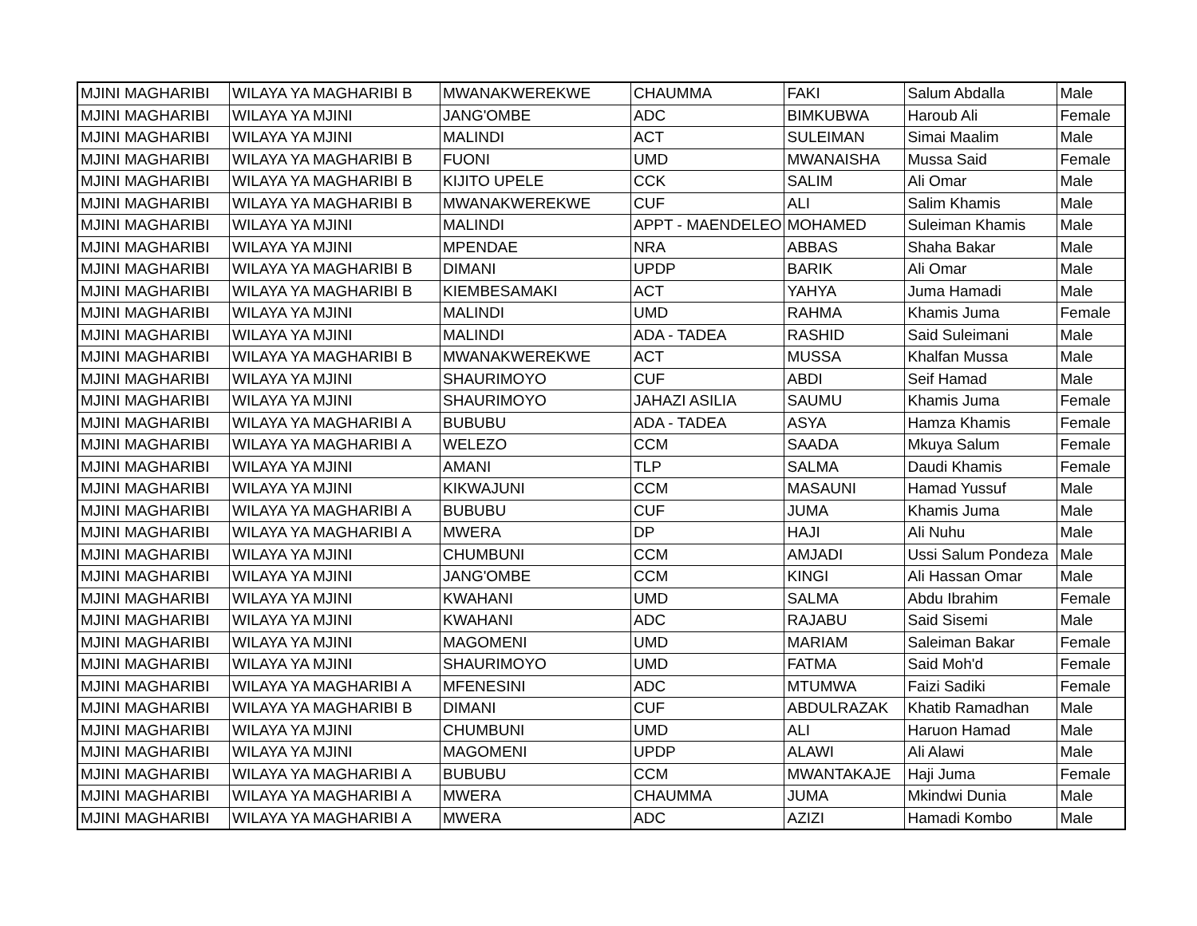| MJINI MAGHARIBI | WILAYA YA MAGHARIBI B | MWANAKWEREKWE | CHAUMMA | FAKI | Salum Abdalla | Male |
| MJINI MAGHARIBI | WILAYA YA MJINI | JANG'OMBE | ADC | BIMKUBWA | Haroub Ali | Female |
| MJINI MAGHARIBI | WILAYA YA MJINI | MALINDI | ACT | SULEIMAN | Simai Maalim | Male |
| MJINI MAGHARIBI | WILAYA YA MAGHARIBI B | FUONI | UMD | MWANAISHA | Mussa Said | Female |
| MJINI MAGHARIBI | WILAYA YA MAGHARIBI B | KIJITO UPELE | CCK | SALIM | Ali Omar | Male |
| MJINI MAGHARIBI | WILAYA YA MAGHARIBI B | MWANAKWEREKWE | CUF | ALI | Salim Khamis | Male |
| MJINI MAGHARIBI | WILAYA YA MJINI | MALINDI | APPT - MAENDELEO | MOHAMED | Suleiman Khamis | Male |
| MJINI MAGHARIBI | WILAYA YA MJINI | MPENDAE | NRA | ABBAS | Shaha Bakar | Male |
| MJINI MAGHARIBI | WILAYA YA MAGHARIBI B | DIMANI | UPDP | BARIK | Ali Omar | Male |
| MJINI MAGHARIBI | WILAYA YA MAGHARIBI B | KIEMBESAMAKI | ACT | YAHYA | Juma Hamadi | Male |
| MJINI MAGHARIBI | WILAYA YA MJINI | MALINDI | UMD | RAHMA | Khamis Juma | Female |
| MJINI MAGHARIBI | WILAYA YA MJINI | MALINDI | ADA - TADEA | RASHID | Said Suleimani | Male |
| MJINI MAGHARIBI | WILAYA YA MAGHARIBI B | MWANAKWEREKWE | ACT | MUSSA | Khalfan Mussa | Male |
| MJINI MAGHARIBI | WILAYA YA MJINI | SHAURIMOYO | CUF | ABDI | Seif Hamad | Male |
| MJINI MAGHARIBI | WILAYA YA MJINI | SHAURIMOYO | JAHAZI ASILIA | SAUMU | Khamis Juma | Female |
| MJINI MAGHARIBI | WILAYA YA MAGHARIBI A | BUBUBU | ADA - TADEA | ASYA | Hamza Khamis | Female |
| MJINI MAGHARIBI | WILAYA YA MAGHARIBI A | WELEZO | CCM | SAADA | Mkuya Salum | Female |
| MJINI MAGHARIBI | WILAYA YA MJINI | AMANI | TLP | SALMA | Daudi Khamis | Female |
| MJINI MAGHARIBI | WILAYA YA MJINI | KIKWAJUNI | CCM | MASAUNI | Hamad Yussuf | Male |
| MJINI MAGHARIBI | WILAYA YA MAGHARIBI A | BUBUBU | CUF | JUMA | Khamis Juma | Male |
| MJINI MAGHARIBI | WILAYA YA MAGHARIBI A | MWERA | DP | HAJI | Ali Nuhu | Male |
| MJINI MAGHARIBI | WILAYA YA MJINI | CHUMBUNI | CCM | AMJADI | Ussi Salum Pondeza | Male |
| MJINI MAGHARIBI | WILAYA YA MJINI | JANG'OMBE | CCM | KINGI | Ali Hassan Omar | Male |
| MJINI MAGHARIBI | WILAYA YA MJINI | KWAHANI | UMD | SALMA | Abdu Ibrahim | Female |
| MJINI MAGHARIBI | WILAYA YA MJINI | KWAHANI | ADC | RAJABU | Said Sisemi | Male |
| MJINI MAGHARIBI | WILAYA YA MJINI | MAGOMENI | UMD | MARIAM | Saleiman Bakar | Female |
| MJINI MAGHARIBI | WILAYA YA MJINI | SHAURIMOYO | UMD | FATMA | Said Moh'd | Female |
| MJINI MAGHARIBI | WILAYA YA MAGHARIBI A | MFENESINI | ADC | MTUMWA | Faizi Sadiki | Female |
| MJINI MAGHARIBI | WILAYA YA MAGHARIBI B | DIMANI | CUF | ABDULRAZAK | Khatib Ramadhan | Male |
| MJINI MAGHARIBI | WILAYA YA MJINI | CHUMBUNI | UMD | ALI | Haruon Hamad | Male |
| MJINI MAGHARIBI | WILAYA YA MJINI | MAGOMENI | UPDP | ALAWI | Ali Alawi | Male |
| MJINI MAGHARIBI | WILAYA YA MAGHARIBI A | BUBUBU | CCM | MWANTAKAJE | Haji Juma | Female |
| MJINI MAGHARIBI | WILAYA YA MAGHARIBI A | MWERA | CHAUMMA | JUMA | Mkindwi Dunia | Male |
| MJINI MAGHARIBI | WILAYA YA MAGHARIBI A | MWERA | ADC | AZIZI | Hamadi Kombo | Male |